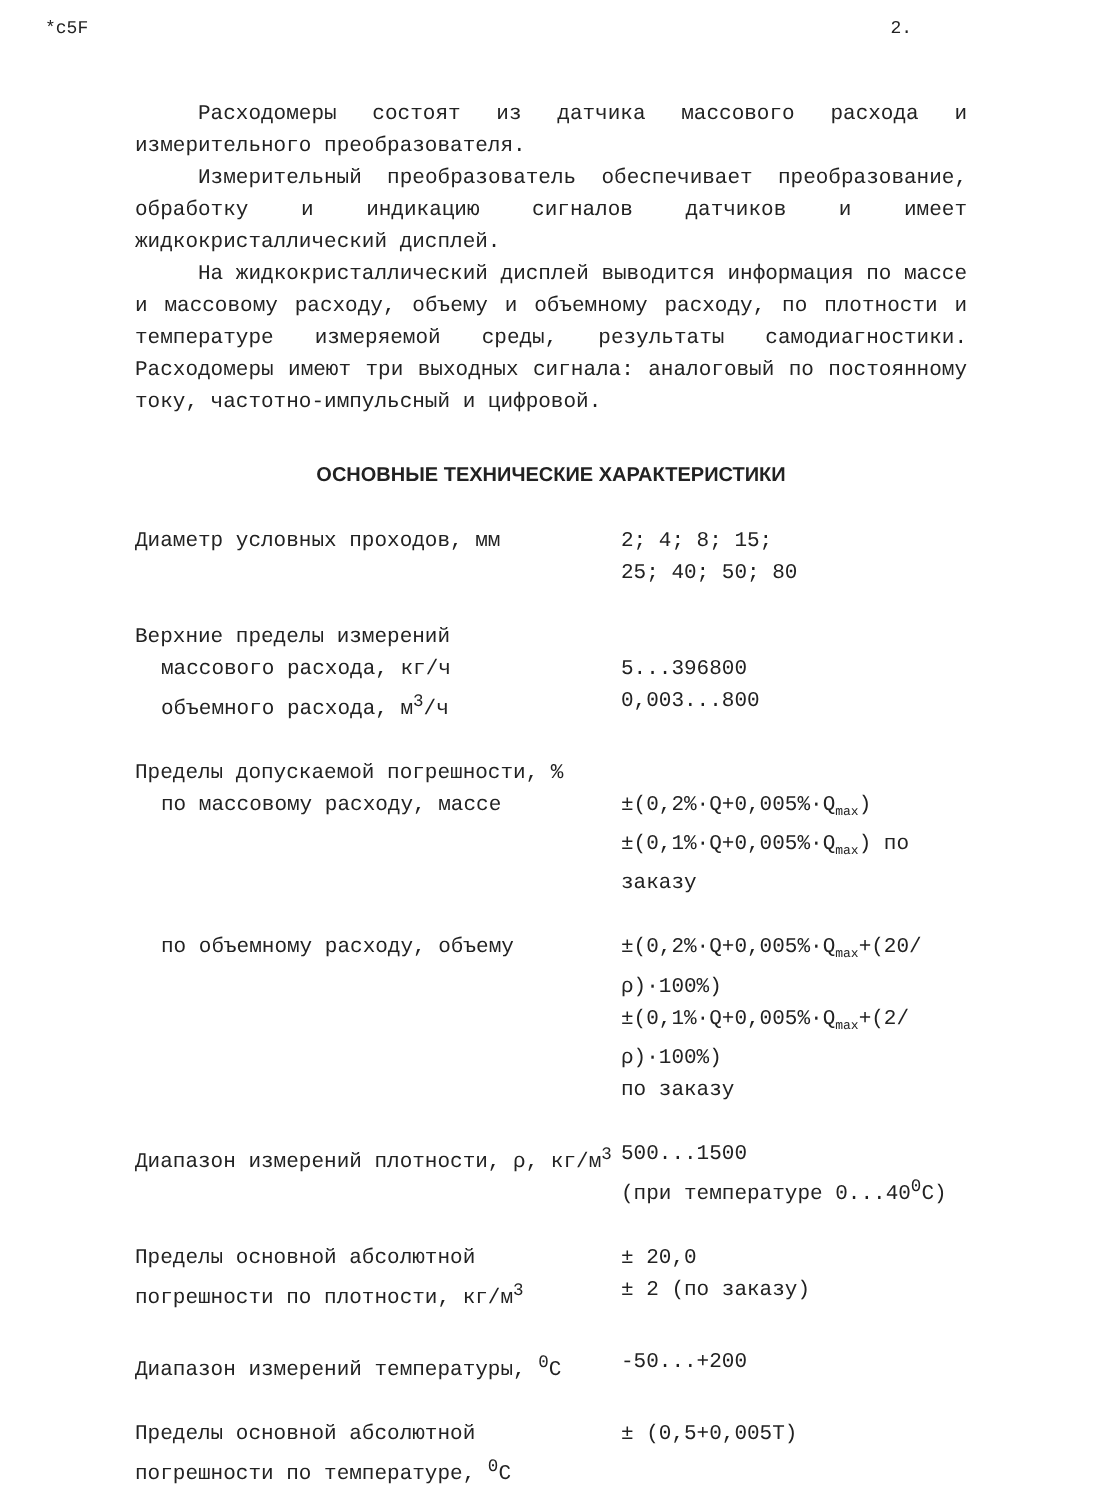*c5F 2.
Расходомеры состоят из датчика массового расхода и измерительного преобразователя.
Измерительный преобразователь обеспечивает преобразование, обработку и индикацию сигналов датчиков и имеет жидкокристаллический дисплей.
На жидкокристаллический дисплей выводится информация по массе и массовому расходу, объему и объемному расходу, по плотности и температуре измеряемой среды, результаты самодиагностики. Расходомеры имеют три выходных сигнала: аналоговый по постоянному току, частотно-импульсный и цифровой.
ОСНОВНЫЕ ТЕХНИЧЕСКИЕ ХАРАКТЕРИСТИКИ
| Диаметр условных проходов, мм | 2; 4; 8; 15; 25; 40; 50; 80 |
| Верхние пределы измерений | |
| массового расхода, кг/ч | 5...396800 |
| объемного расхода, м<sup>3</sup>/ч | 0,003...800 |
| Пределы допускаемой погрешности, % | |
| по массовому расходу, массе | ±(0,2%·Q+0,005%·Q<sub>max</sub>) ±(0,1%·Q+0,005%·Q<sub>max</sub>) по заказу |
| по объемному расходу, объему | ±(0,2%·Q+0,005%·Q<sub>max</sub>+(20/ρ)·100%) ±(0,1%·Q+0,005%·Q<sub>max</sub>+(2/ρ)·100%) по заказу |
| Диапазон измерений плотности, ρ, кг/м<sup>3</sup> | 500...1500 (при температуре 0...40<sup>0</sup>С) |
| Пределы основной абсолютной погрешности по плотности, кг/м<sup>3</sup> | ± 20,0 ± 2 (по заказу) |
| Диапазон измерений температуры, <sup>0</sup>С | -50...+200 |
| Пределы основной абсолютной погрешности по температуре, <sup>0</sup>С | ± (0,5+0,005Т) |